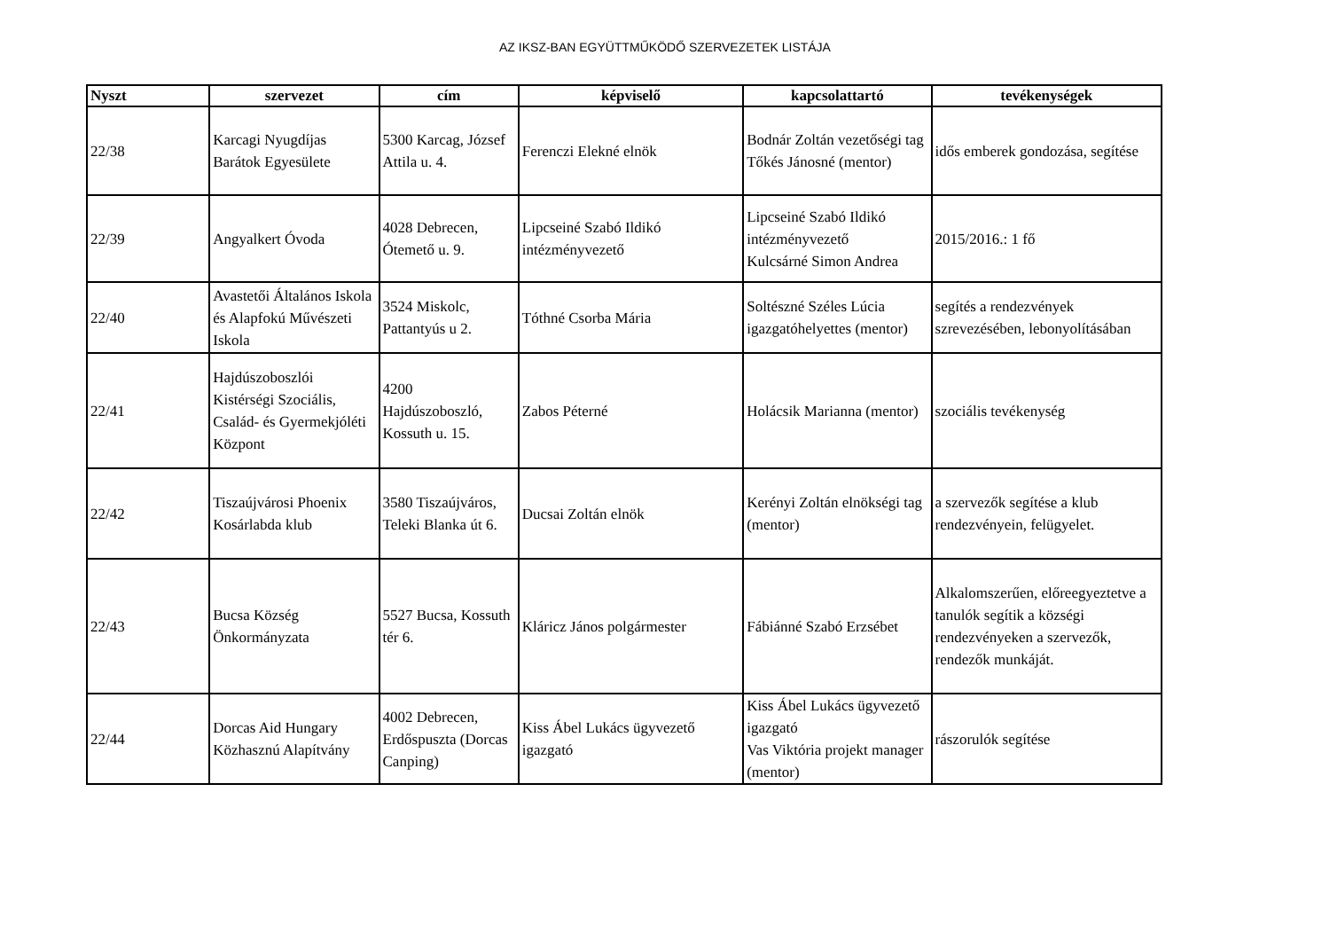AZ IKSZ-BAN EGYÜTTMŰKÖDŐ SZERVEZETEK LISTÁJA
| Nyszt | szervezet | cím | képviselő | kapcsolattartó | tevékenységek |
| --- | --- | --- | --- | --- | --- |
| 22/38 | Karcagi Nyugdíjas Barátok Egyesülete | 5300 Karcag, József Attila u. 4. | Ferenczi Elekné elnök | Bodnár Zoltán vezetőségi tag Tőkés Jánosné (mentor) | idős emberek gondozása, segítése |
| 22/39 | Angyalkert Óvoda | 4028 Debrecen, Ótemető u. 9. | Lipcseiné Szabó Ildikó intézményvezető | Lipcseiné Szabó Ildikó intézményvezető Kulcsárné Simon Andrea | 2015/2016.: 1 fő |
| 22/40 | Avastetői Általános Iskola és Alapfokú Művészeti Iskola | 3524 Miskolc, Pattantyús u 2. | Tóthné Csorba Mária | Soltészné Széles Lúcia igazgatóhelyettes (mentor) | segítés a rendezvények szrevezésében, lebonyolításában |
| 22/41 | Hajdúszoboszlói Kistérségi Szociális, Család- és Gyermekjóléti Központ | 4200 Hajdúszoboszló, Kossuth u. 15. | Zabos Péterné | Holácsik Marianna (mentor) | szociális tevékenység |
| 22/42 | Tiszaújvárosi Phoenix Kosárlabda klub | 3580 Tiszaújváros, Teleki Blanka út 6. | Ducsai Zoltán elnök | Kerényi Zoltán elnökségi tag (mentor) | a szervezők segítése a klub rendezvényein, felügyelet. |
| 22/43 | Bucsa Község Önkormányzata | 5527 Bucsa, Kossuth tér 6. | Kláricz János polgármester | Fábiánné Szabó Erzsébet | Alkalomszerűen, előreegyeztetve a tanulók segítik a községi rendezvényeken a szervezők, rendezők munkáját. |
| 22/44 | Dorcas Aid Hungary Közhasznú Alapítvány | 4002 Debrecen, Erdőspuszta (Dorcas Canping) | Kiss Ábel Lukács ügyvezető igazgató | Kiss Ábel Lukács ügyvezető igazgató Vas Viktória projekt manager (mentor) | rászorulók segítése |